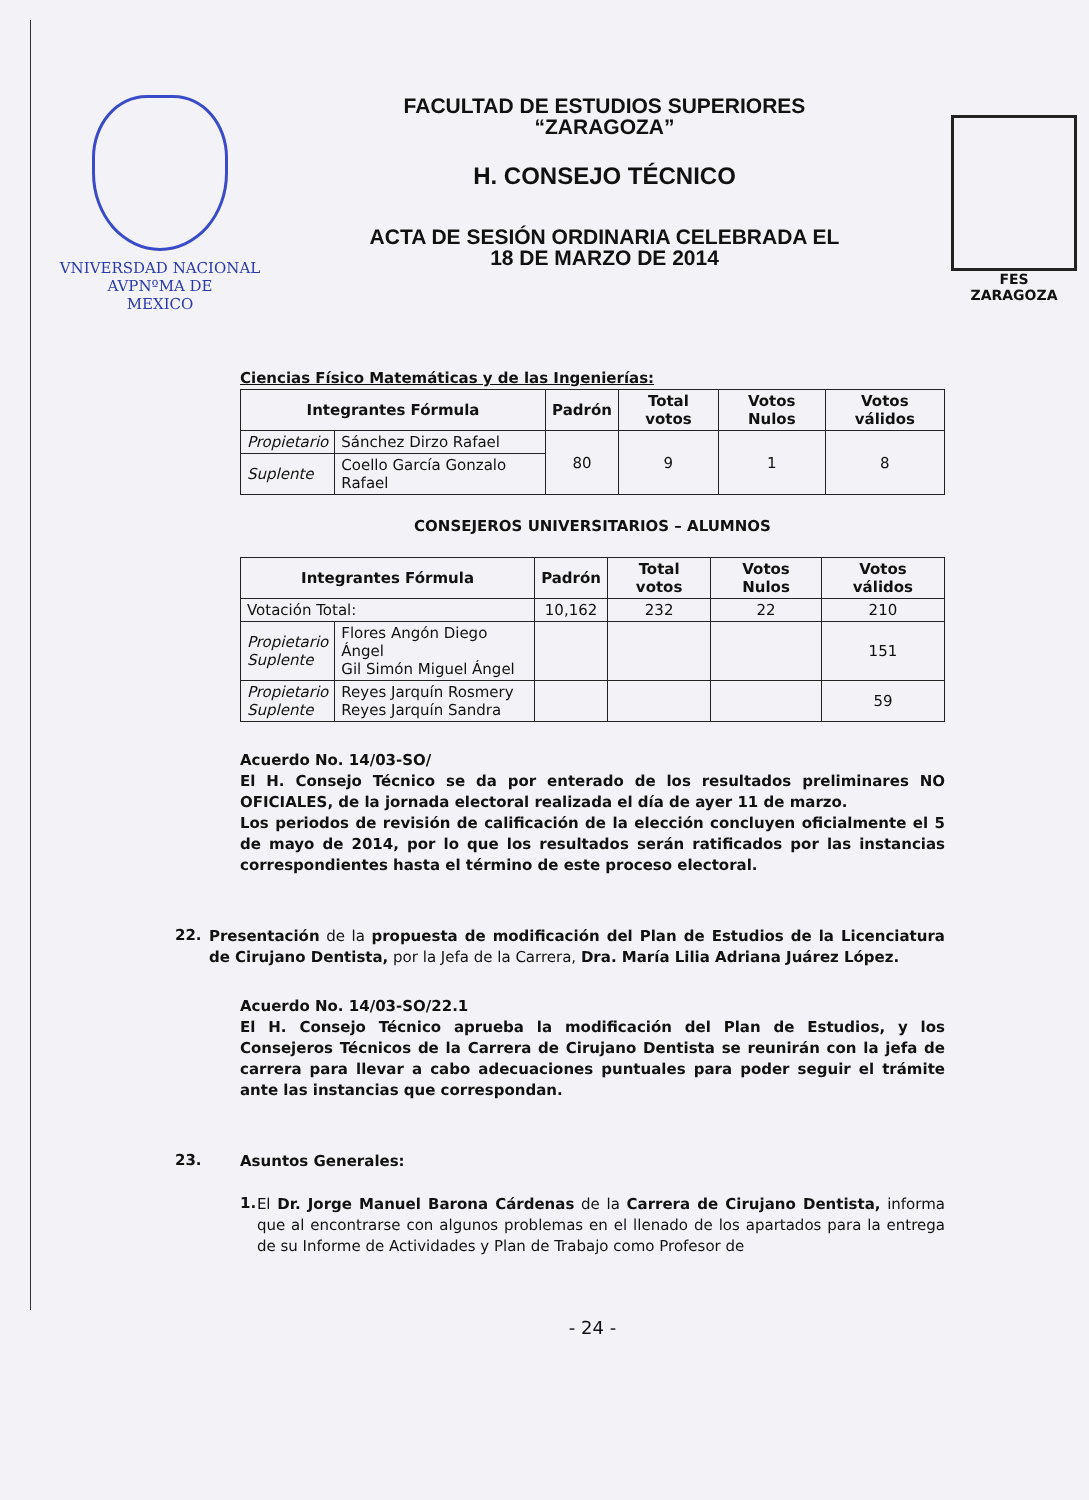VNIVERSDAD NACIONAL
AVPNºMA DE
MEXICO
FACULTAD DE ESTUDIOS SUPERIORES
“ZARAGOZA”
H. CONSEJO TÉCNICO
ACTA DE SESIÓN ORDINARIA CELEBRADA EL
18 DE MARZO DE 2014
FES
ZARAGOZA
Ciencias Físico Matemáticas y de las Ingenierías:
| Integrantes Fórmula | | Padrón | Total votos | Votos Nulos | Votos válidos |
| --- | --- | --- | --- | --- | --- |
| Propietario | Sánchez Dirzo Rafael | 80 | 9 | 1 | 8 |
| Suplente | Coello García Gonzalo Rafael | | | | |
CONSEJEROS UNIVERSITARIOS – ALUMNOS
| Integrantes Fórmula | | Padrón | Total votos | Votos Nulos | Votos válidos |
| --- | --- | --- | --- | --- | --- |
| Votación Total: | | 10,162 | 232 | 22 | 210 |
| Propietario Suplente | Flores Angón Diego Ángel Gil Simón Miguel Ángel | | | | 151 |
| Propietario Suplente | Reyes Jarquín Rosmery Reyes Jarquín Sandra | | | | 59 |
Acuerdo No. 14/03-SO/
El H. Consejo Técnico se da por enterado de los resultados preliminares NO OFICIALES, de la jornada electoral realizada el día de ayer 11 de marzo.
Los periodos de revisión de calificación de la elección concluyen oficialmente el 5 de mayo de 2014, por lo que los resultados serán ratificados por las instancias correspondientes hasta el término de este proceso electoral.
22.
Presentación de la propuesta de modificación del Plan de Estudios de la Licenciatura de Cirujano Dentista, por la Jefa de la Carrera, Dra. María Lilia Adriana Juárez López.
Acuerdo No. 14/03-SO/22.1
El H. Consejo Técnico aprueba la modificación del Plan de Estudios, y los Consejeros Técnicos de la Carrera de Cirujano Dentista se reunirán con la jefa de carrera para llevar a cabo adecuaciones puntuales para poder seguir el trámite ante las instancias que correspondan.
23.
Asuntos Generales:
1.
El Dr. Jorge Manuel Barona Cárdenas de la Carrera de Cirujano Dentista, informa que al encontrarse con algunos problemas en el llenado de los apartados para la entrega de su Informe de Actividades y Plan de Trabajo como Profesor de
- 24 -